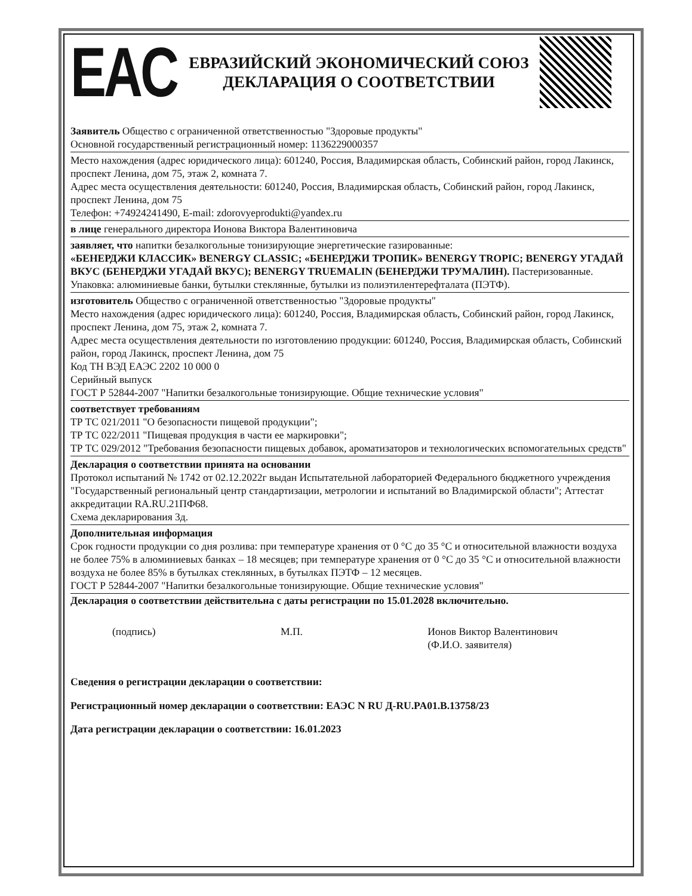EAC
ЕВРАЗИЙСКИЙ ЭКОНОМИЧЕСКИЙ СОЮЗ
ДЕКЛАРАЦИЯ О СООТВЕТСТВИИ
Заявитель Общество с ограниченной ответственностью "Здоровые продукты"
Основной государственный регистрационный номер: 1136229000357
Место нахождения (адрес юридического лица): 601240, Россия, Владимирская область, Собинский район, город Лакинск, проспект Ленина, дом 75, этаж 2, комната 7.
Адрес места осуществления деятельности: 601240, Россия, Владимирская область, Собинский район, город Лакинск, проспект Ленина, дом 75
Телефон: +74924241490, E-mail: zdorovyeprodukti@yandex.ru
в лице генерального директора Ионова Виктора Валентиновича
заявляет, что напитки безалкогольные тонизирующие энергетические газированные:
«БЕНЕРДЖИ КЛАССИК» BENERGY CLASSIC; «БЕНЕРДЖИ ТРОПИК» BENERGY TROPIC; BENERGY УГАДАЙ ВКУС (БЕНЕРДЖИ УГАДАЙ ВКУС); BENERGY TRUEMALIN (БЕНЕРДЖИ ТРУМАЛИН). Пастеризованные.
Упаковка: алюминиевые банки, бутылки стеклянные, бутылки из полиэтилентерефталата (ПЭТФ).
изготовитель Общество с ограниченной ответственностью "Здоровые продукты"
Место нахождения (адрес юридического лица): 601240, Россия, Владимирская область, Собинский район, город Лакинск, проспект Ленина, дом 75, этаж 2, комната 7.
Адрес места осуществления деятельности по изготовлению продукции: 601240, Россия, Владимирская область, Собинский район, город Лакинск, проспект Ленина, дом 75
Код ТН ВЭД ЕАЭС 2202 10 000 0
Серийный выпуск
ГОСТ Р 52844-2007 "Напитки безалкогольные тонизирующие. Общие технические условия"
соответствует требованиям
ТР ТС 021/2011 "О безопасности пищевой продукции";
ТР ТС 022/2011 "Пищевая продукция в части ее маркировки";
ТР ТС 029/2012 "Требования безопасности пищевых добавок, ароматизаторов и технологических вспомогательных средств"
Декларация о соответствии принята на основании
Протокол испытаний № 1742 от 02.12.2022г выдан Испытательной лабораторией Федерального бюджетного учреждения "Государственный региональный центр стандартизации, метрологии и испытаний во Владимирской области"; Аттестат аккредитации RA.RU.21ПФ68.
Схема декларирования 3д.
Дополнительная информация
Срок годности продукции со дня розлива: при температуре хранения от 0 °С до 35 °С и относительной влажности воздуха не более 75% в алюминиевых банках – 18 месяцев; при температуре хранения от 0 °С до 35 °С и относительной влажности воздуха не более 85% в бутылках стеклянных, в бутылках ПЭТФ – 12 месяцев.
ГОСТ Р 52844-2007 "Напитки безалкогольные тонизирующие. Общие технические условия"
Декларация о соответствии действительна с даты регистрации по 15.01.2028 включительно.
(подпись) М.П. Ионов Виктор Валентинович
(Ф.И.О. заявителя)
Сведения о регистрации декларации о соответствии:
Регистрационный номер декларации о соответствии: ЕАЭС N RU Д-RU.PA01.B.13758/23
Дата регистрации декларации о соответствии: 16.01.2023